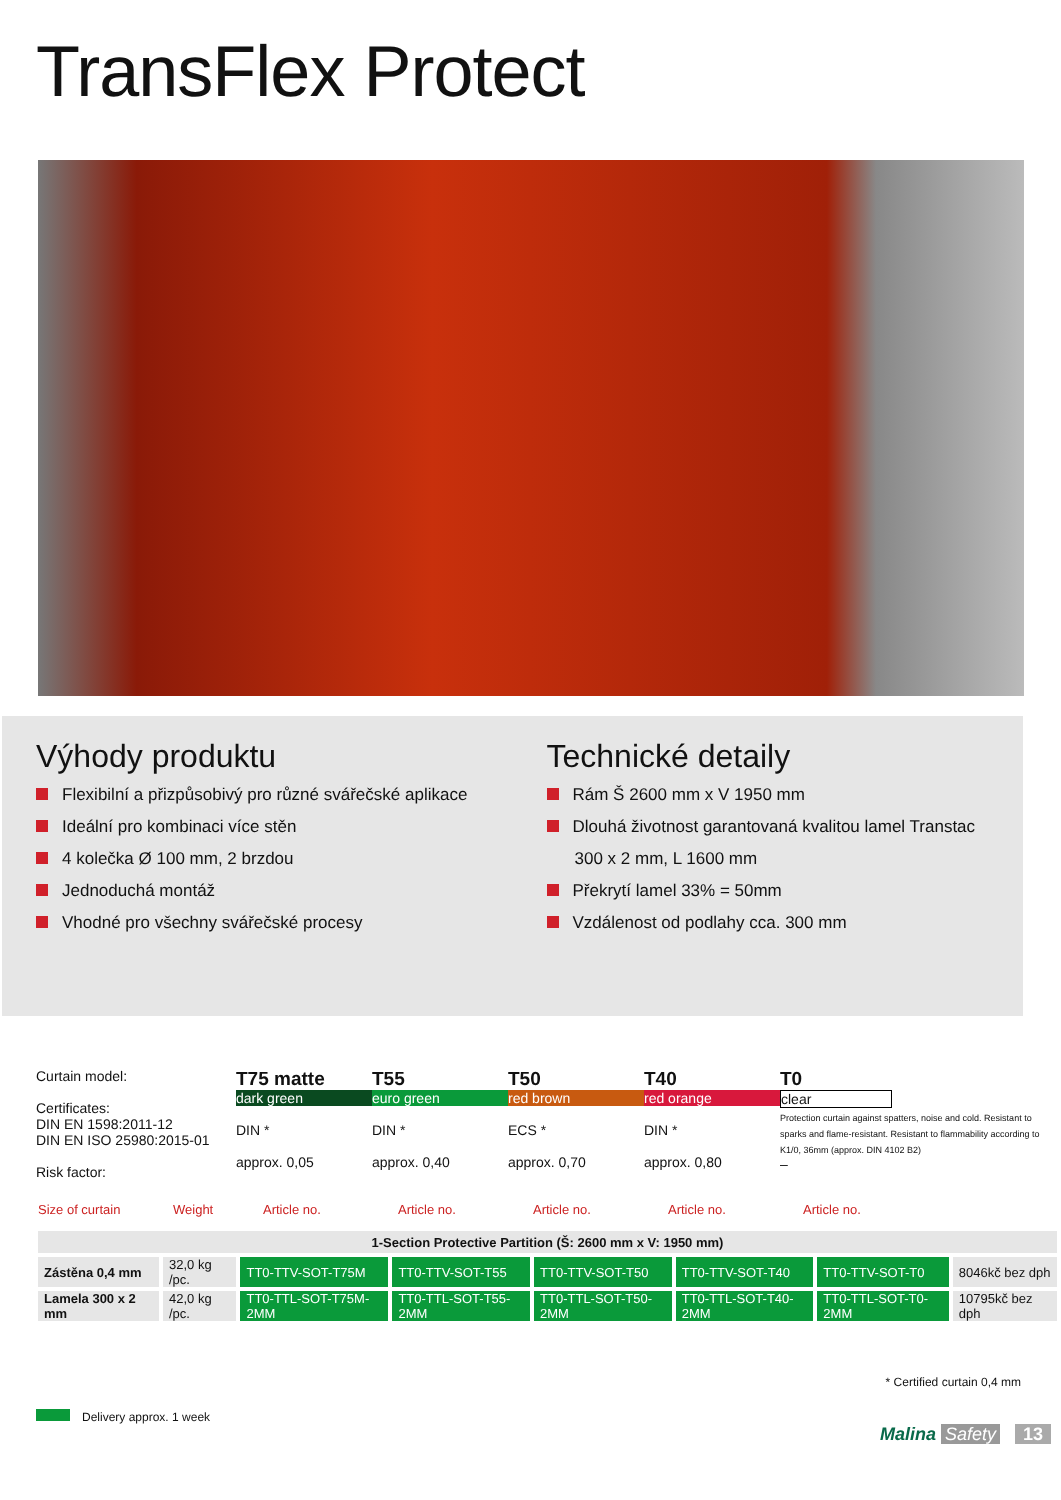TransFlex Protect
Výhody produktu
Flexibilní a přizpůsobivý pro různé svářečské aplikace
Ideální pro kombinaci více stěn
4 kolečka Ø 100 mm, 2 brzdou
Jednoduchá montáž
Vhodné pro všechny svářečské procesy
Technické detaily
Rám Š 2600 mm x V 1950 mm
Dlouhá životnost garantovaná kvalitou lamel Transtac
300 x 2 mm, L 1600 mm
Překrytí lamel 33% = 50mm
Vzdálenost od podlahy cca. 300 mm
Curtain model:
Certificates:
DIN EN 1598:2011-12
DIN EN ISO 25980:2015-01
Risk factor:
T75 matte
dark green
DIN *
approx. 0,05
T55
euro green
DIN *
approx. 0,40
T50
red brown
ECS *
approx. 0,70
T40
red orange
DIN *
approx. 0,80
T0
clear
Protection curtain against spatters, noise and cold. Resistant to sparks and flame-resistant. Resistant to flammability according to K1/0, 36mm (approx. DIN 4102 B2)
–
Size of curtain Weight Article no. Article no. Article no. Article no. Article no.
| 1-Section Protective Partition (Š: 2600 mm x V: 1950 mm) | | | | | | | |
| Zástěna 0,4 mm | 32,0 kg /pc. | TT0-TTV-SOT-T75M | TT0-TTV-SOT-T55 | TT0-TTV-SOT-T50 | TT0-TTV-SOT-T40 | TT0-TTV-SOT-T0 | 8046kč bez dph |
| Lamela 300 x 2 mm | 42,0 kg /pc. | TT0-TTL-SOT-T75M-2MM | TT0-TTL-SOT-T55-2MM | TT0-TTL-SOT-T50-2MM | TT0-TTL-SOT-T40-2MM | TT0-TTL-SOT-T0-2MM | 10795kč bez dph |
* Certified curtain 0,4 mm
Delivery approx. 1 week
Malina Safety 13